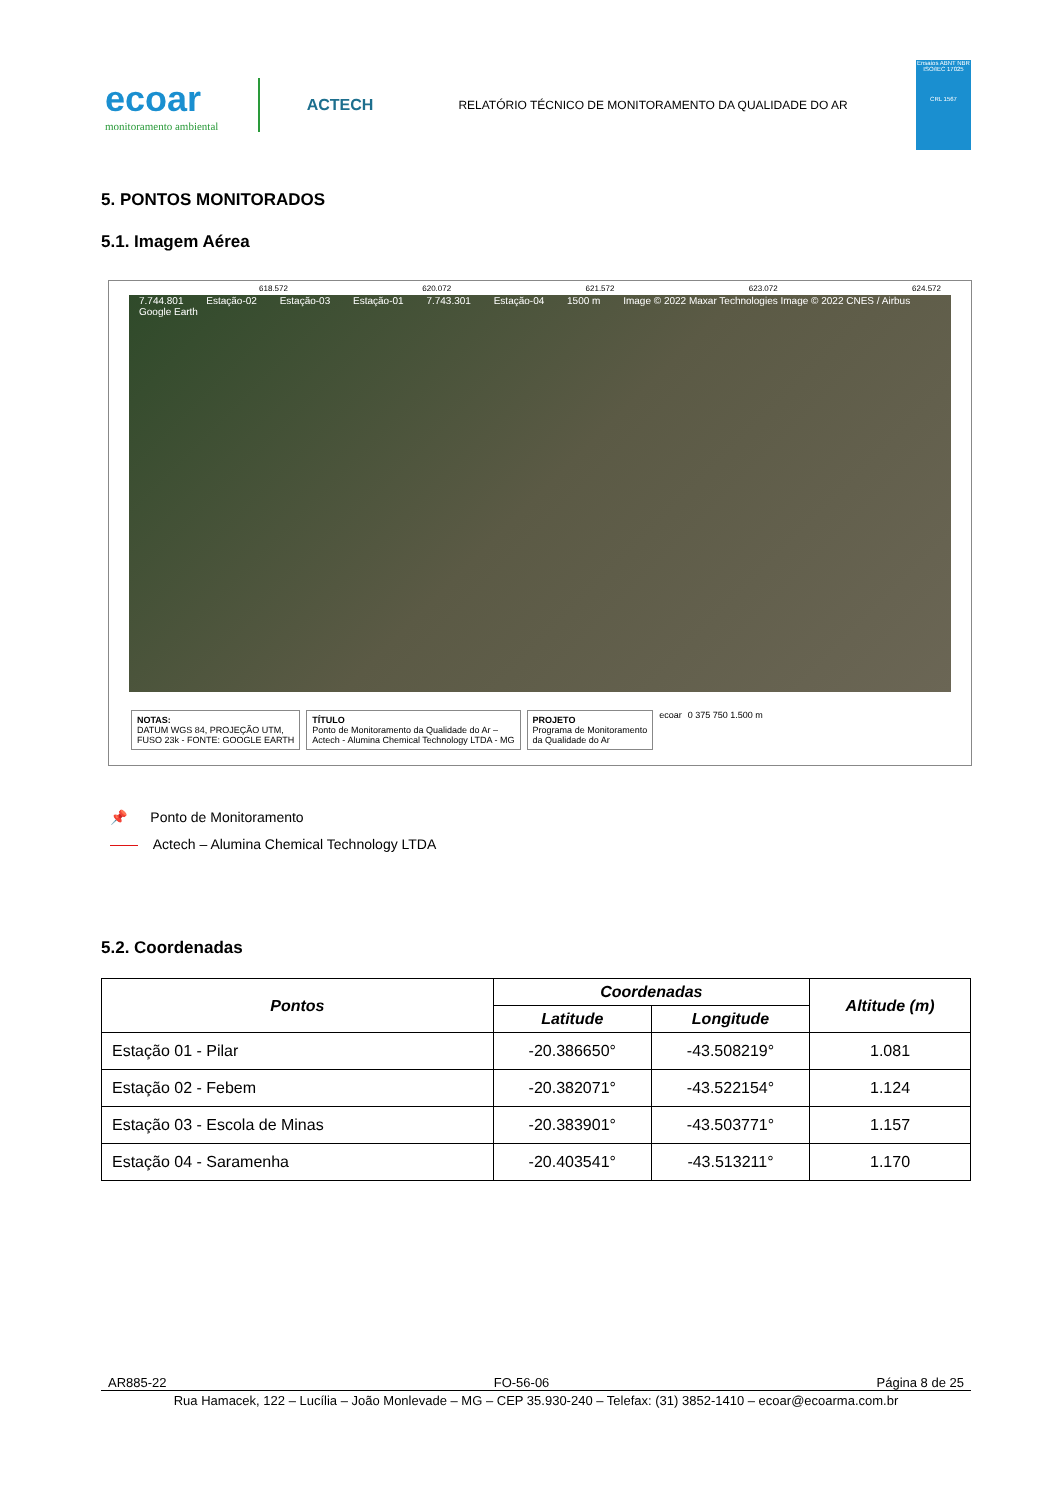ecoar
monitoramento ambiental
ACTECH
RELATÓRIO TÉCNICO DE MONITORAMENTO DA QUALIDADE DO AR
Ensaios ABNT NBR ISO/IEC 17025
CRL 1567
5. PONTOS MONITORADOS
5.1. Imagem Aérea
618.572 620.072 621.572 623.072 624.572
7.744.801 Estação-02 Estação-03 Estação-01 7.743.301 Estação-04 1500 m Image © 2022 Maxar Technologies Image © 2022 CNES / Airbus Google Earth
NOTAS:
DATUM WGS 84, PROJEÇÃO UTM,
FUSO 23k - FONTE: GOOGLE EARTH
TÍTULO
Ponto de Monitoramento da Qualidade do Ar –
Actech - Alumina Chemical Technology LTDA - MG
PROJETO
Programa de Monitoramento
da Qualidade do Ar
ecoar 0 375 750 1.500 m
📌 Ponto de Monitoramento
—— Actech – Alumina Chemical Technology LTDA
5.2. Coordenadas
| Pontos | Coordenadas | | Altitude (m) |
| --- | --- | --- | --- |
| | Latitude | Longitude | |
| Estação 01 - Pilar | -20.386650° | -43.508219° | 1.081 |
| Estação 02 - Febem | -20.382071° | -43.522154° | 1.124 |
| Estação 03 - Escola de Minas | -20.383901° | -43.503771° | 1.157 |
| Estação 04 - Saramenha | -20.403541° | -43.513211° | 1.170 |
AR885-22 FO-56-06 Página 8 de 25
Rua Hamacek, 122 – Lucília – João Monlevade – MG – CEP 35.930-240 – Telefax: (31) 3852-1410 – ecoar@ecoarma.com.br